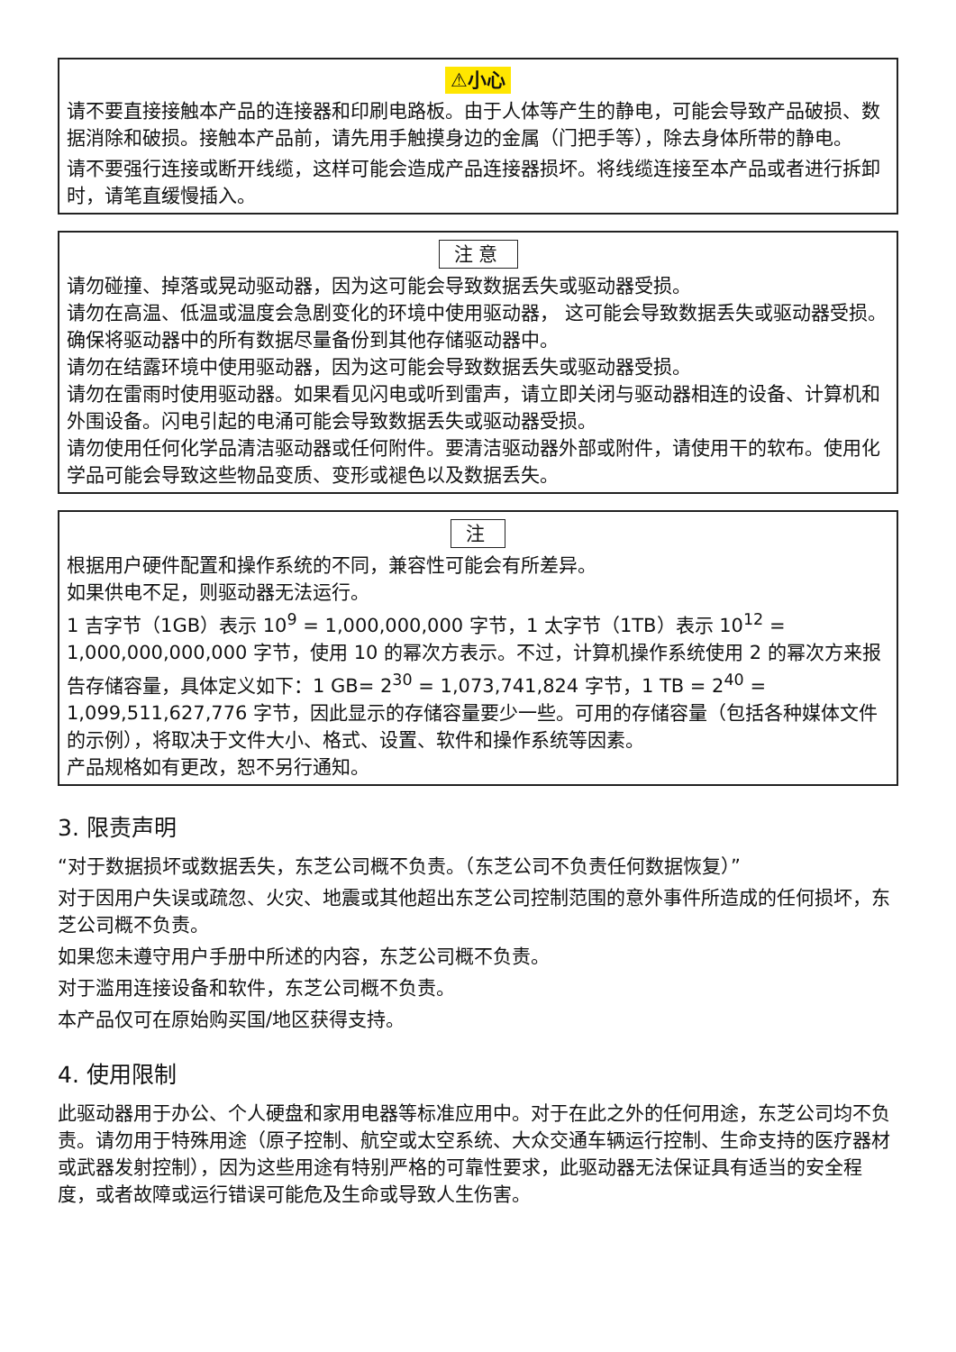⚠小心
请不要直接接触本产品的连接器和印刷电路板。由于人体等产生的静电，可能会导致产品破损、数据消除和破损。接触本产品前，请先用手触摸身边的金属（门把手等），除去身体所带的静电。
请不要强行连接或断开线缆，这样可能会造成产品连接器损坏。将线缆连接至本产品或者进行拆卸时，请笔直缓慢插入。
注意
请勿碰撞、掉落或晃动驱动器，因为这可能会导致数据丢失或驱动器受损。
请勿在高温、低温或温度会急剧变化的环境中使用驱动器， 这可能会导致数据丢失或驱动器受损。
确保将驱动器中的所有数据尽量备份到其他存储驱动器中。
请勿在结露环境中使用驱动器，因为这可能会导致数据丢失或驱动器受损。
请勿在雷雨时使用驱动器。如果看见闪电或听到雷声，请立即关闭与驱动器相连的设备、计算机和外围设备。闪电引起的电涌可能会导致数据丢失或驱动器受损。
请勿使用任何化学品清洁驱动器或任何附件。要清洁驱动器外部或附件，请使用干的软布。使用化学品可能会导致这些物品变质、变形或褪色以及数据丢失。
注
根据用户硬件配置和操作系统的不同，兼容性可能会有所差异。
如果供电不足，则驱动器无法运行。
1 吉字节（1GB）表示 10<sup>9</sup> = 1,000,000,000 字节，1 太字节（1TB）表示 10<sup>12</sup> = 1,000,000,000,000 字节，使用 10 的幂次方表示。不过，计算机操作系统使用 2 的幂次方来报告存储容量，具体定义如下：1 GB= 2<sup>30</sup> = 1,073,741,824 字节，1 TB = 2<sup>40</sup> = 1,099,511,627,776 字节，因此显示的存储容量要少一些。可用的存储容量（包括各种媒体文件的示例），将取决于文件大小、格式、设置、软件和操作系统等因素。
产品规格如有更改，恕不另行通知。
3. 限责声明
“对于数据损坏或数据丢失，东芝公司概不负责。（东芝公司不负责任何数据恢复）”
对于因用户失误或疏忽、火灾、地震或其他超出东芝公司控制范围的意外事件所造成的任何损坏，东芝公司概不负责。
如果您未遵守用户手册中所述的内容，东芝公司概不负责。
对于滥用连接设备和软件，东芝公司概不负责。
本产品仅可在原始购买国/地区获得支持。
4. 使用限制
此驱动器用于办公、个人硬盘和家用电器等标准应用中。对于在此之外的任何用途，东芝公司均不负责。请勿用于特殊用途（原子控制、航空或太空系统、大众交通车辆运行控制、生命支持的医疗器材或武器发射控制），因为这些用途有特别严格的可靠性要求，此驱动器无法保证具有适当的安全程度，或者故障或运行错误可能危及生命或导致人生伤害。